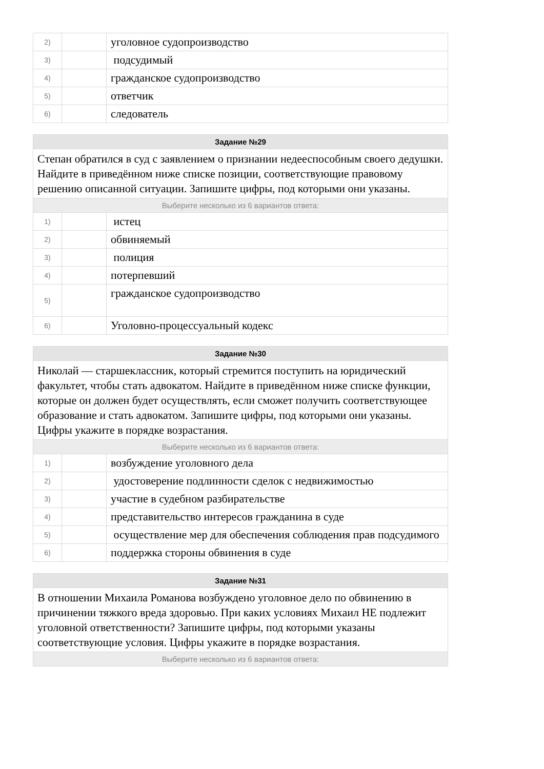| 2) | | уголовное судопроизводство |
| 3) | | подсудимый |
| 4) | | гражданское судопроизводство |
| 5) | | ответчик |
| 6) | | следователь |
| Задание №29 | | |
| --- | --- | --- |
| Степан обратился в суд с заявлением о признании недееспособным своего дедушки. Найдите в приведённом ниже списке позиции, соответствующие правовому решению описанной ситуации. Запишите цифры, под которыми они указаны. | | |
| Выберите несколько из 6 вариантов ответа: | | |
| 1) | | истец |
| 2) | | обвиняемый |
| 3) | | полиция |
| 4) | | потерпевший |
| 5) | | гражданское судопроизводство |
| 6) | | Уголовно-процессуальный кодекс |
| Задание №30 | | |
| --- | --- | --- |
| Николай — старшеклассник, который стремится поступить на юридический факультет, чтобы стать адвокатом. Найдите в приведённом ниже списке функции, которые он должен будет осуществлять, если сможет получить соответствующее образование и стать адвокатом. Запишите цифры, под которыми они указаны. Цифры укажите в порядке возрастания. | | |
| Выберите несколько из 6 вариантов ответа: | | |
| 1) | | возбуждение уголовного дела |
| 2) | | удостоверение подлинности сделок с недвижимостью |
| 3) | | участие в судебном разбирательстве |
| 4) | | представительство интересов гражданина в суде |
| 5) | | осуществление мер для обеспечения соблюдения прав подсудимого |
| 6) | | поддержка стороны обвинения в суде |
| Задание №31 |
| --- |
| В отношении Михаила Романова возбуждено уголовное дело по обвинению в причинении тяжкого вреда здоровью. При каких условиях Михаил НЕ подлежит уголовной ответственности? Запишите цифры, под которыми указаны соответствующие условия. Цифры укажите в порядке возрастания. |
| Выберите несколько из 6 вариантов ответа: |